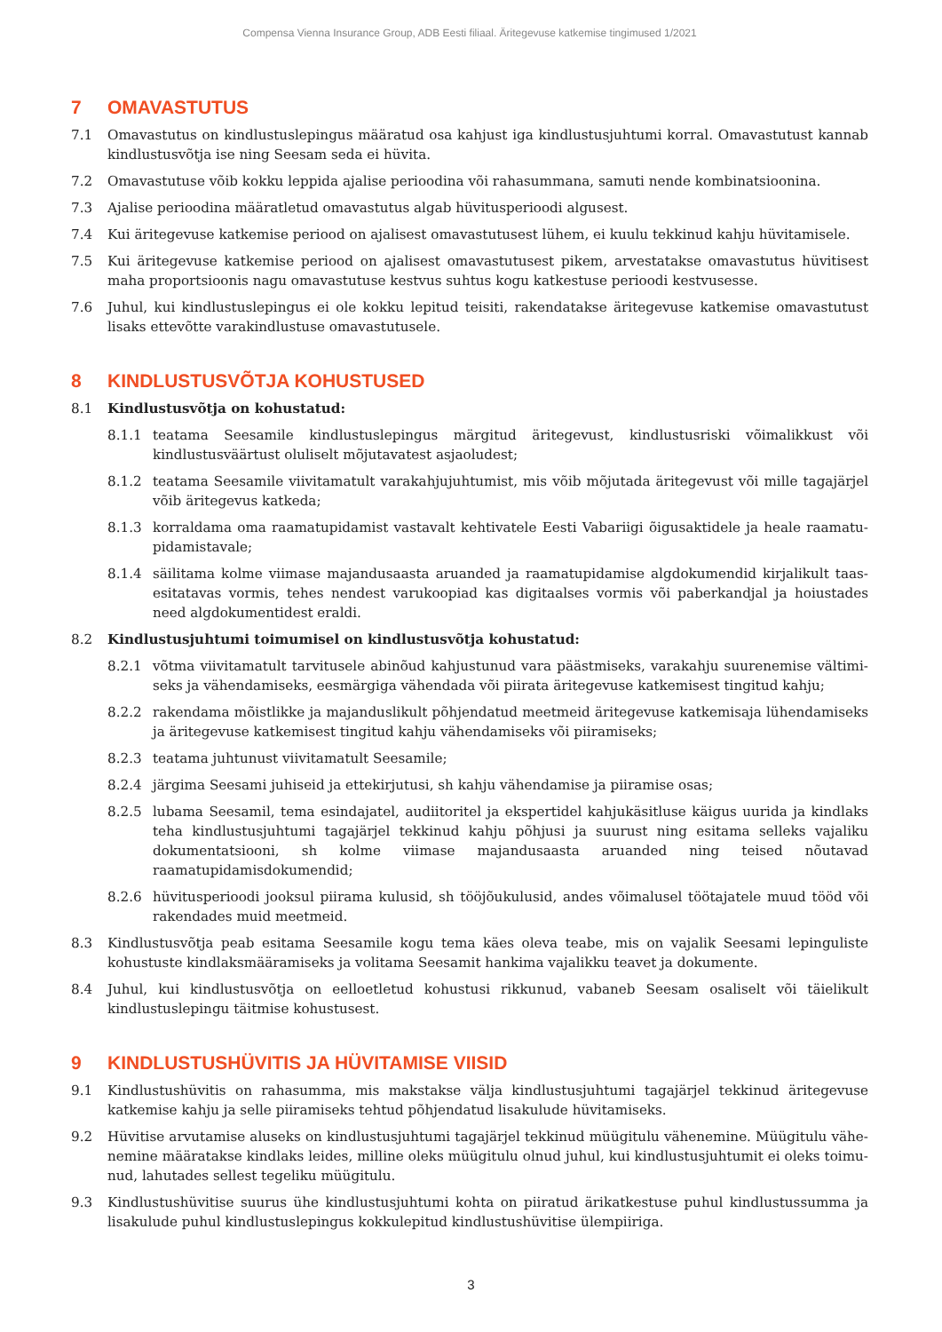Compensa Vienna Insurance Group, ADB Eesti filiaal. Äritegevuse katkemise tingimused 1/2021
7 OMAVASTUTUS
7.1 Omavastutus on kindlustuslepingus määratud osa kahjust iga kindlustusjuhtumi korral. Omavastutust kannab kindlustusvõtja ise ning Seesam seda ei hüvita.
7.2 Omavastutuse võib kokku leppida ajalise perioodina või rahasummana, samuti nende kombinatsioonina.
7.3 Ajalise perioodina määratletud omavastutus algab hüvitusperioodi algusest.
7.4 Kui äritegevuse katkemise periood on ajalisest omavastutusest lühem, ei kuulu tekkinud kahju hüvitamisele.
7.5 Kui äritegevuse katkemise periood on ajalisest omavastutusest pikem, arvestatakse omavastutus hüvitisest maha proportsioonis nagu omavastutuse kestvus suhtus kogu katkestuse perioodi kestvusesse.
7.6 Juhul, kui kindlustuslepingus ei ole kokku lepitud teisiti, rakendatakse äritegevuse katkemise omavastutust lisaks ettevõtte varakindlustuse omavastutusele.
8 KINDLUSTUSVÕTJA KOHUSTUSED
8.1 Kindlustusvõtja on kohustatud:
8.1.1 teatama Seesamile kindlustuslepingus märgitud äritegevust, kindlustusriski võimalikkust või kindlustus­väärtust oluliselt mõjutavatest asjaoludest;
8.1.2 teatama Seesamile viivitamatult varakahjujuhtumist, mis võib mõjutada äritegevust või mille tagajärjel võib äritegevus katkeda;
8.1.3 korraldama oma raamatupidamist vastavalt kehtivatele Eesti Vabariigi õigusaktidele ja heale raamatu­pidamistavale;
8.1.4 säilitama kolme viimase majandusaasta aruanded ja raamatupidamise algdokumendid kirjalikult taas­esitatavas vormis, tehes nendest varukoopiad kas digitaalses vormis või paberkandjal ja hoiustades need algdokumentidest eraldi.
8.2 Kindlustusjuhtumi toimumisel on kindlustusvõtja kohustatud:
8.2.1 võtma viivitamatult tarvitusele abinõud kahjustunud vara päästmiseks, varakahju suurenemise vältimi­seks ja vähendamiseks, eesmärgiga vähendada või piirata äritegevuse katkemisest tingitud kahju;
8.2.2 rakendama mõistlikke ja majanduslikult põhjendatud meetmeid äritegevuse katkemisaja lühendamiseks ja äritegevuse katkemisest tingitud kahju vähendamiseks või piiramiseks;
8.2.3 teatama juhtunust viivitamatult Seesamile;
8.2.4 järgima Seesami juhiseid ja ettekirjutusi, sh kahju vähendamise ja piiramise osas;
8.2.5 lubama Seesamil, tema esindajatel, audiitoritel ja ekspertidel kahjukäsitluse käigus uurida ja kindlaks teha kindlustusjuhtumi tagajärjel tekkinud kahju põhjusi ja suurust ning esitama selleks vajaliku dokumentat­siooni, sh kolme viimase majandusaasta aruanded ning teised nõutavad raamatupidamisdokumendid;
8.2.6 hüvitusperioodi jooksul piirama kulusid, sh tööjõukulusid, andes võimalusel töötajatele muud tööd või rakendades muid meetmeid.
8.3 Kindlustusvõtja peab esitama Seesamile kogu tema käes oleva teabe, mis on vajalik Seesami lepinguliste kohus­tuste kindlaksmääramiseks ja volitama Seesamit hankima vajalikku teavet ja dokumente.
8.4 Juhul, kui kindlustusvõtja on eelloetletud kohustusi rikkunud, vabaneb Seesam osaliselt või täielikult kindlustus­lepingu täitmise kohustusest.
9 KINDLUSTUSHÜVITIS JA HÜVITAMISE VIISID
9.1 Kindlustushüvitis on rahasumma, mis makstakse välja kindlustusjuhtumi tagajärjel tekkinud äritegevuse katke­mise kahju ja selle piiramiseks tehtud põhjendatud lisakulude hüvitamiseks.
9.2 Hüvitise arvutamise aluseks on kindlustusjuhtumi tagajärjel tekkinud müügitulu vähenemine. Müügitulu vähe­nemine määratakse kindlaks leides, milline oleks müügitulu olnud juhul, kui kindlustusjuhtumit ei oleks toimu­nud, lahutades sellest tegeliku müügitulu.
9.3 Kindlustushüvitise suurus ühe kindlustusjuhtumi kohta on piiratud ärikatkestuse puhul kindlustussumma ja lisakulude puhul kindlustuslepingus kokkulepitud kindlustushüvitise ülempiiriga.
3